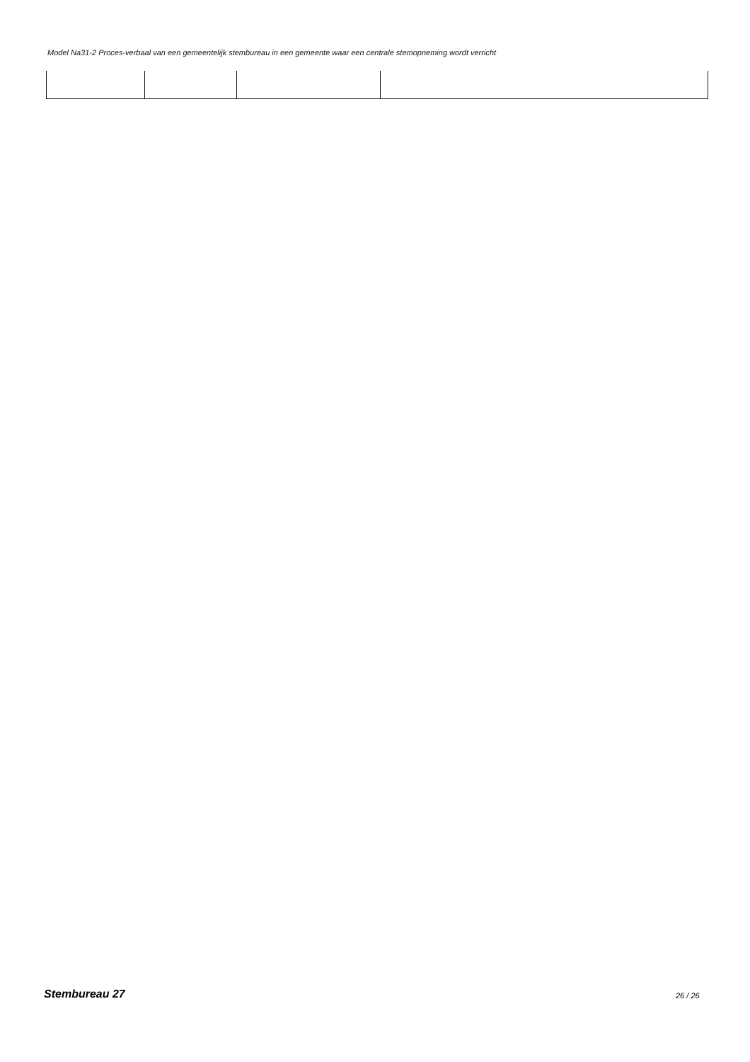Model Na31-2 Proces-verbaal van een gemeentelijk stembureau in een gemeente waar een centrale stemopneming wordt verricht
Stembureau 27 26 / 26